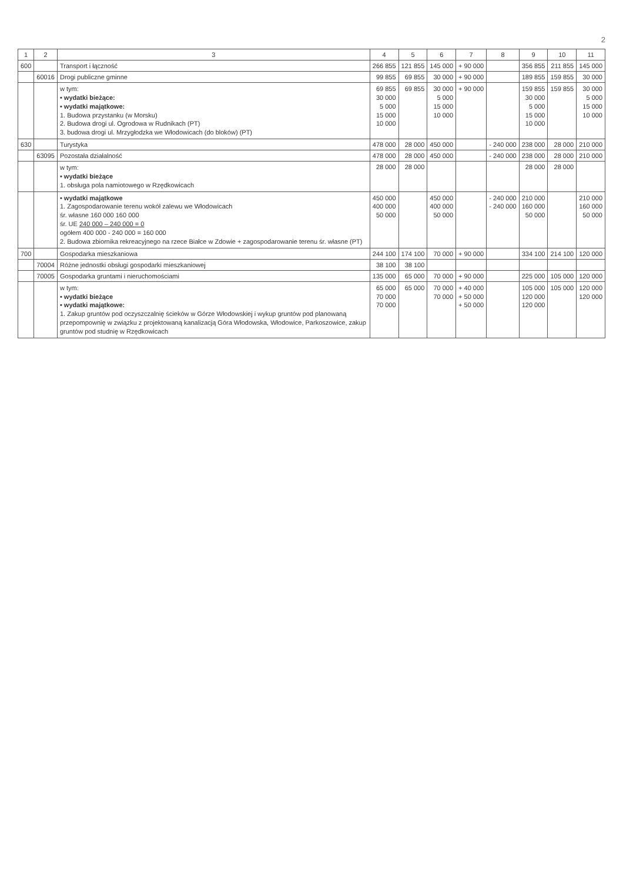2
| 1 | 2 | 3 | 4 | 5 | 6 | 7 | 8 | 9 | 10 | 11 |
| --- | --- | --- | --- | --- | --- | --- | --- | --- | --- | --- |
| 600 | | Transport i łączność | 266 855 | 121 855 | 145 000 | + 90 000 | | 356 855 | 211 855 | 145 000 |
| | 60016 | Drogi publiczne gminne | 99 855 | 69 855 | 30 000 | + 90 000 | | 189 855 | 159 855 | 30 000 |
| | | w tym: • wydatki bieżące: • wydatki majątkowe: 1. Budowa przystanku (w Morsku) 2. Budowa drogi ul. Ogrodowa w Rudnikach (PT) 3. budowa drogi ul. Mrzygłodzka we Włodowicach (do bloków) (PT) | 69 855 30 000 5 000 15 000 10 000 | 69 855 | 30 000 5 000 15 000 10 000 | + 90 000 | | 159 855 30 000 5 000 15 000 10 000 | 159 855 | 30 000 5 000 15 000 10 000 |
| 630 | | Turystyka | 478 000 | 28 000 | 450 000 | | - 240 000 | 238 000 | 28 000 | 210 000 |
| | 63095 | Pozostała działalność | 478 000 | 28 000 | 450 000 | | - 240 000 | 238 000 | 28 000 | 210 000 |
| | | w tym: • wydatki bieżące 1. obsługa pola namiotowego w Rzędkowicach | 28 000 | 28 000 | | | | 28 000 | 28 000 | |
| | | • wydatki majątkowe 1. Zagospodarowanie terenu wokół zalewu we Włodowicach śr. własne 160 000 160 000 śr. UE 240 000 – 240 000 = 0 ogółem 400 000 - 240 000 = 160 000 2. Budowa zbiornika rekreacyjnego na rzece Białce w Zdowie + zagospodarowanie terenu śr. własne (PT) | 450 000 400 000 50 000 | | 450 000 400 000 50 000 | | - 240 000 - 240 000 | 210 000 160 000 50 000 | | 210 000 160 000 50 000 |
| 700 | | Gospodarka mieszkaniowa | 244 100 | 174 100 | 70 000 | + 90 000 | | 334 100 | 214 100 | 120 000 |
| | 70004 | Różne jednostki obsługi gospodarki mieszkaniowej | 38 100 | 38 100 | | | | | | |
| | 70005 | Gospodarka gruntami i nieruchomościami | 135 000 | 65 000 | 70 000 | + 90 000 | | 225 000 | 105 000 | 120 000 |
| | | w tym: • wydatki bieżące • wydatki majątkowe: 1. Zakup gruntów pod oczyszczalnię ścieków w Górze Włodowskiej i wykup gruntów pod planowaną przepompownię w związku z projektowaną kanalizacją Góra Włodowska, Włodowice, Parkoszowice, zakup gruntów pod studnię w Rzędkowicach | 65 000 70 000 70 000 | 65 000 | 70 000 70 000 | + 40 000 + 50 000 + 50 000 | | 105 000 120 000 120 000 | 105 000 | 120 000 120 000 |